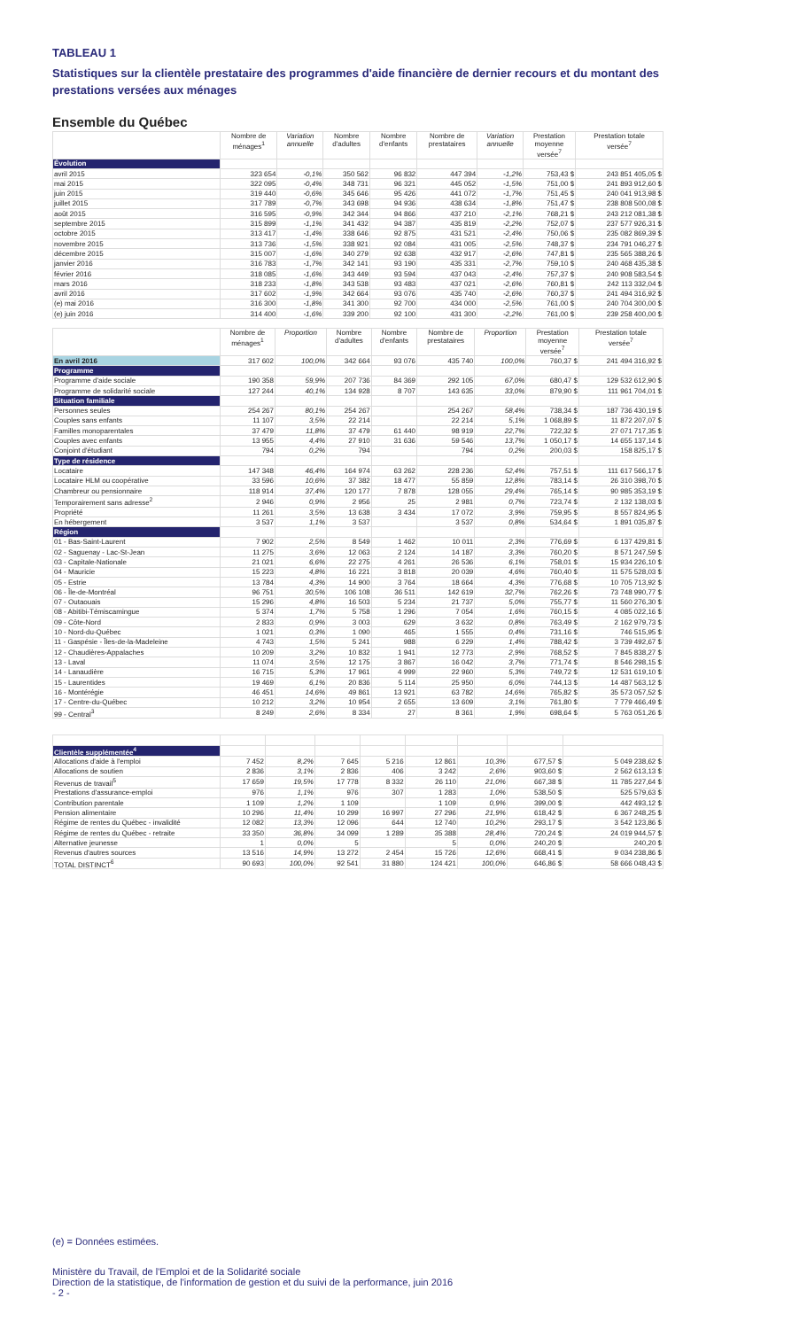TABLEAU 1
Statistiques sur la clientèle prestataire des programmes d'aide financière de dernier recours et du montant des prestations versées aux ménages
Ensemble du Québec
| | Nombre de ménages<sup>1</sup> | Variation annuelle | Nombre d'adultes | Nombre d'enfants | Nombre de prestataires | Variation annuelle | Prestation moyenne versée<sup>7</sup> | Prestation totale versée<sup>7</sup> |
| --- | --- | --- | --- | --- | --- | --- | --- | --- |
| Évolution | | | | | | | | |
| avril 2015 | 323 654 | -0,1% | 350 562 | 96 832 | 447 394 | -1,2% | 753,43 $ | 243 851 405,05 $ |
| mai 2015 | 322 095 | -0,4% | 348 731 | 96 321 | 445 052 | -1,5% | 751,00 $ | 241 893 912,60 $ |
| juin 2015 | 319 440 | -0,6% | 345 646 | 95 426 | 441 072 | -1,7% | 751,45 $ | 240 041 913,98 $ |
| juillet 2015 | 317 789 | -0,7% | 343 698 | 94 936 | 438 634 | -1,8% | 751,47 $ | 238 808 500,08 $ |
| août 2015 | 316 595 | -0,9% | 342 344 | 94 866 | 437 210 | -2,1% | 768,21 $ | 243 212 081,38 $ |
| septembre 2015 | 315 899 | -1,1% | 341 432 | 94 387 | 435 819 | -2,2% | 752,07 $ | 237 577 926,31 $ |
| octobre 2015 | 313 417 | -1,4% | 338 646 | 92 875 | 431 521 | -2,4% | 750,06 $ | 235 082 869,39 $ |
| novembre 2015 | 313 736 | -1,5% | 338 921 | 92 084 | 431 005 | -2,5% | 748,37 $ | 234 791 046,27 $ |
| décembre 2015 | 315 007 | -1,6% | 340 279 | 92 638 | 432 917 | -2,6% | 747,81 $ | 235 565 388,26 $ |
| janvier 2016 | 316 783 | -1,7% | 342 141 | 93 190 | 435 331 | -2,7% | 759,10 $ | 240 468 435,38 $ |
| février 2016 | 318 085 | -1,6% | 343 449 | 93 594 | 437 043 | -2,4% | 757,37 $ | 240 908 583,54 $ |
| mars 2016 | 318 233 | -1,8% | 343 538 | 93 483 | 437 021 | -2,6% | 760,81 $ | 242 113 332,04 $ |
| avril 2016 | 317 602 | -1,9% | 342 664 | 93 076 | 435 740 | -2,6% | 760,37 $ | 241 494 316,92 $ |
| (e) mai 2016 | 316 300 | -1,8% | 341 300 | 92 700 | 434 000 | -2,5% | 761,00 $ | 240 704 300,00 $ |
| (e) juin 2016 | 314 400 | -1,6% | 339 200 | 92 100 | 431 300 | -2,2% | 761,00 $ | 239 258 400,00 $ |
| | Nombre de ménages<sup>1</sup> | Proportion | Nombre d'adultes | Nombre d'enfants | Nombre de prestataires | Proportion | Prestation moyenne versée<sup>7</sup> | Prestation totale versée<sup>7</sup> |
| --- | --- | --- | --- | --- | --- | --- | --- | --- |
| En avril 2016 | 317 602 | 100,0% | 342 664 | 93 076 | 435 740 | 100,0% | 760,37 $ | 241 494 316,92 $ |
| Programme | | | | | | | | |
| Programme d'aide sociale | 190 358 | 59,9% | 207 736 | 84 369 | 292 105 | 67,0% | 680,47 $ | 129 532 612,90 $ |
| Programme de solidarité sociale | 127 244 | 40,1% | 134 928 | 8 707 | 143 635 | 33,0% | 879,90 $ | 111 961 704,01 $ |
| Situation familiale | | | | | | | | |
| Personnes seules | 254 267 | 80,1% | 254 267 | | 254 267 | 58,4% | 738,34 $ | 187 736 430,19 $ |
| Couples sans enfants | 11 107 | 3,5% | 22 214 | | 22 214 | 5,1% | 1 068,89 $ | 11 872 207,07 $ |
| Familles monoparentales | 37 479 | 11,8% | 37 479 | 61 440 | 98 919 | 22,7% | 722,32 $ | 27 071 717,35 $ |
| Couples avec enfants | 13 955 | 4,4% | 27 910 | 31 636 | 59 546 | 13,7% | 1 050,17 $ | 14 655 137,14 $ |
| Conjoint d'étudiant | 794 | 0,2% | 794 | | 794 | 0,2% | 200,03 $ | 158 825,17 $ |
| Type de résidence | | | | | | | | |
| Locataire | 147 348 | 46,4% | 164 974 | 63 262 | 228 236 | 52,4% | 757,51 $ | 111 617 566,17 $ |
| Locataire HLM ou coopérative | 33 596 | 10,6% | 37 382 | 18 477 | 55 859 | 12,8% | 783,14 $ | 26 310 398,70 $ |
| Chambreur ou pensionnaire | 118 914 | 37,4% | 120 177 | 7 878 | 128 055 | 29,4% | 765,14 $ | 90 985 353,19 $ |
| Temporairement sans adresse<sup>2</sup> | 2 946 | 0,9% | 2 956 | 25 | 2 981 | 0,7% | 723,74 $ | 2 132 138,03 $ |
| Propriété | 11 261 | 3,5% | 13 638 | 3 434 | 17 072 | 3,9% | 759,95 $ | 8 557 824,95 $ |
| En hébergement | 3 537 | 1,1% | 3 537 | | 3 537 | 0,8% | 534,64 $ | 1 891 035,87 $ |
| Région | | | | | | | | |
| 01 - Bas-Saint-Laurent | 7 902 | 2,5% | 8 549 | 1 462 | 10 011 | 2,3% | 776,69 $ | 6 137 429,81 $ |
| 02 - Saguenay - Lac-St-Jean | 11 275 | 3,6% | 12 063 | 2 124 | 14 187 | 3,3% | 760,20 $ | 8 571 247,59 $ |
| 03 - Capitale-Nationale | 21 021 | 6,6% | 22 275 | 4 261 | 26 536 | 6,1% | 758,01 $ | 15 934 226,10 $ |
| 04 - Mauricie | 15 223 | 4,8% | 16 221 | 3 818 | 20 039 | 4,6% | 760,40 $ | 11 575 528,03 $ |
| 05 - Estrie | 13 784 | 4,3% | 14 900 | 3 764 | 18 664 | 4,3% | 776,68 $ | 10 705 713,92 $ |
| 06 - Île-de-Montréal | 96 751 | 30,5% | 106 108 | 36 511 | 142 619 | 32,7% | 762,26 $ | 73 748 990,77 $ |
| 07 - Outaouais | 15 296 | 4,8% | 16 503 | 5 234 | 21 737 | 5,0% | 755,77 $ | 11 560 276,30 $ |
| 08 - Abitibi-Témiscamingue | 5 374 | 1,7% | 5 758 | 1 296 | 7 054 | 1,6% | 760,15 $ | 4 085 022,16 $ |
| 09 - Côte-Nord | 2 833 | 0,9% | 3 003 | 629 | 3 632 | 0,8% | 763,49 $ | 2 162 979,73 $ |
| 10 - Nord-du-Québec | 1 021 | 0,3% | 1 090 | 465 | 1 555 | 0,4% | 731,16 $ | 746 515,95 $ |
| 11 - Gaspésie - Îles-de-la-Madeleine | 4 743 | 1,5% | 5 241 | 988 | 6 229 | 1,4% | 788,42 $ | 3 739 492,67 $ |
| 12 - Chaudières-Appalaches | 10 209 | 3,2% | 10 832 | 1 941 | 12 773 | 2,9% | 768,52 $ | 7 845 838,27 $ |
| 13 - Laval | 11 074 | 3,5% | 12 175 | 3 867 | 16 042 | 3,7% | 771,74 $ | 8 546 298,15 $ |
| 14 - Lanaudière | 16 715 | 5,3% | 17 961 | 4 999 | 22 960 | 5,3% | 749,72 $ | 12 531 619,10 $ |
| 15 - Laurentides | 19 469 | 6,1% | 20 836 | 5 114 | 25 950 | 6,0% | 744,13 $ | 14 487 563,12 $ |
| 16 - Montérégie | 46 451 | 14,6% | 49 861 | 13 921 | 63 782 | 14,6% | 765,82 $ | 35 573 057,52 $ |
| 17 - Centre-du-Québec | 10 212 | 3,2% | 10 954 | 2 655 | 13 609 | 3,1% | 761,80 $ | 7 779 466,49 $ |
| 99 - Central<sup>3</sup> | 8 249 | 2,6% | 8 334 | 27 | 8 361 | 1,9% | 698,64 $ | 5 763 051,26 $ |
| Clientèle supplémentée<sup>4</sup> | | | | | | | | |
| Allocations d'aide à l'emploi | 7 452 | 8,2% | 7 645 | 5 216 | 12 861 | 10,3% | 677,57 $ | 5 049 238,62 $ |
| Allocations de soutien | 2 836 | 3,1% | 2 836 | 406 | 3 242 | 2,6% | 903,60 $ | 2 562 613,13 $ |
| Revenus de travail<sup>5</sup> | 17 659 | 19,5% | 17 778 | 8 332 | 26 110 | 21,0% | 667,38 $ | 11 785 227,64 $ |
| Prestations d'assurance-emploi | 976 | 1,1% | 976 | 307 | 1 283 | 1,0% | 538,50 $ | 525 579,63 $ |
| Contribution parentale | 1 109 | 1,2% | 1 109 | | 1 109 | 0,9% | 399,00 $ | 442 493,12 $ |
| Pension alimentaire | 10 296 | 11,4% | 10 299 | 16 997 | 27 296 | 21,9% | 618,42 $ | 6 367 248,25 $ |
| Régime de rentes du Québec - invalidité | 12 082 | 13,3% | 12 096 | 644 | 12 740 | 10,2% | 293,17 $ | 3 542 123,86 $ |
| Régime de rentes du Québec - retraite | 33 350 | 36,8% | 34 099 | 1 289 | 35 388 | 28,4% | 720,24 $ | 24 019 944,57 $ |
| Alternative jeunesse | 1 | 0,0% | 5 | | 5 | 0,0% | 240,20 $ | 240,20 $ |
| Revenus d'autres sources | 13 516 | 14,9% | 13 272 | 2 454 | 15 726 | 12,6% | 668,41 $ | 9 034 238,86 $ |
| TOTAL DISTINCT<sup>6</sup> | 90 693 | 100,0% | 92 541 | 31 880 | 124 421 | 100,0% | 646,86 $ | 58 666 048,43 $ |
(e) = Données estimées.
Ministère du Travail, de l'Emploi et de la Solidarité sociale
Direction de la statistique, de l'information de gestion et du suivi de la performance, juin 2016
- 2 -